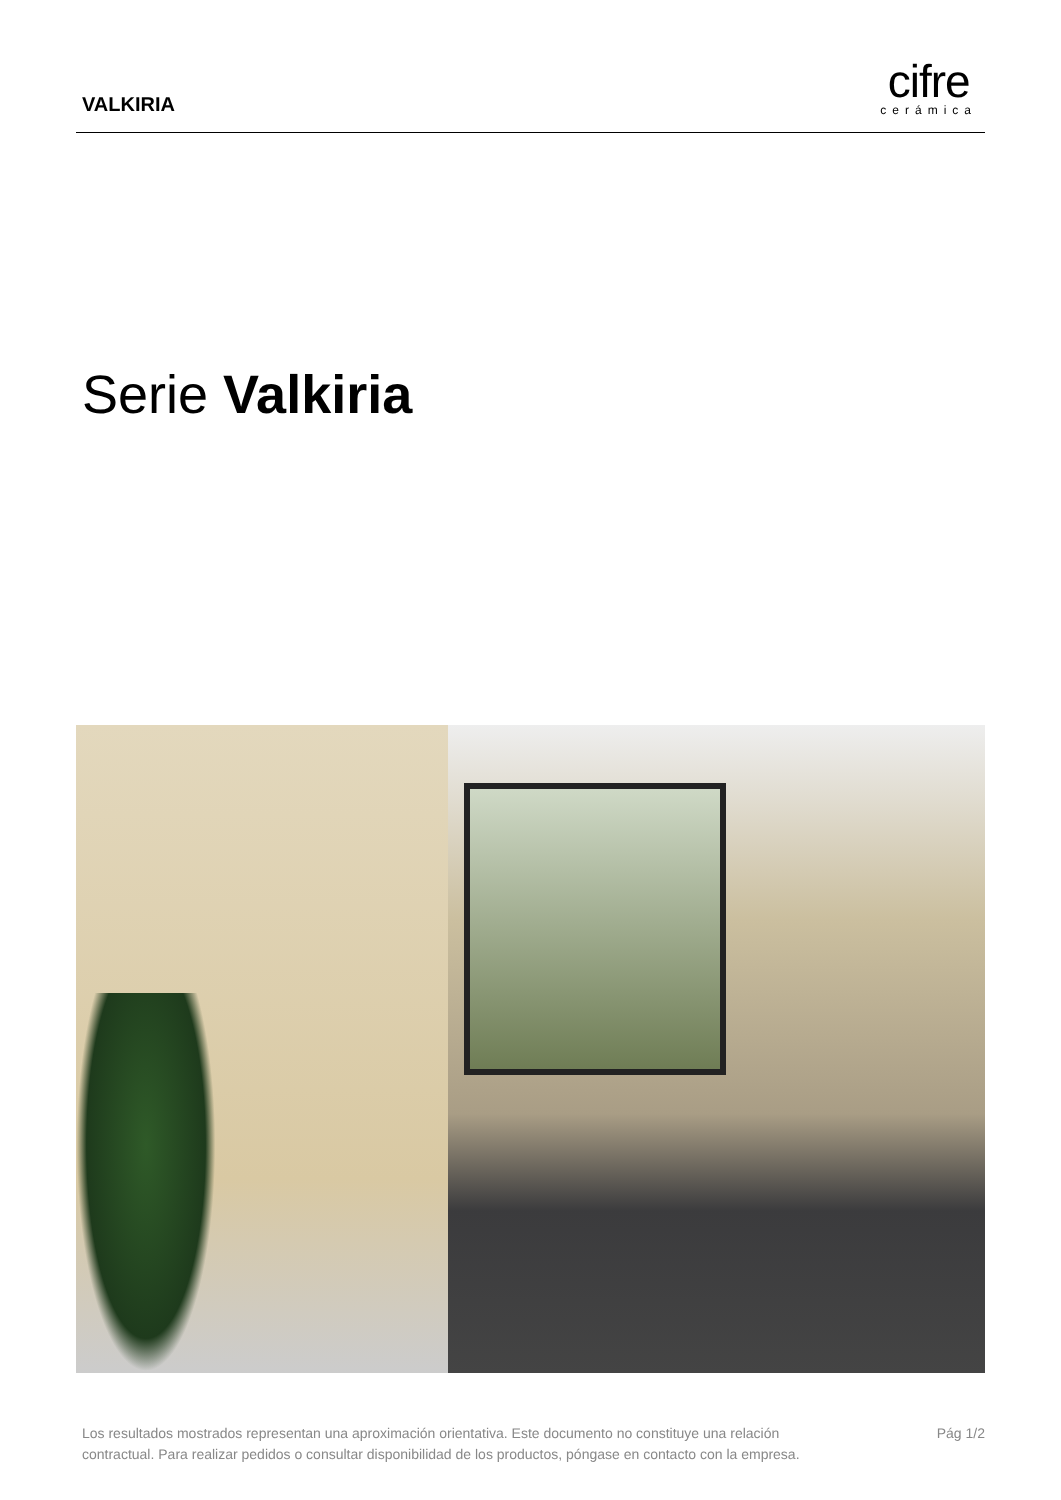VALKIRIA
cifre
cerámica
Serie Valkiria
Los resultados mostrados representan una aproximación orientativa. Este documento no constituye una relación
contractual. Para realizar pedidos o consultar disponibilidad de los productos, póngase en contacto con la empresa.
Pág 1/2